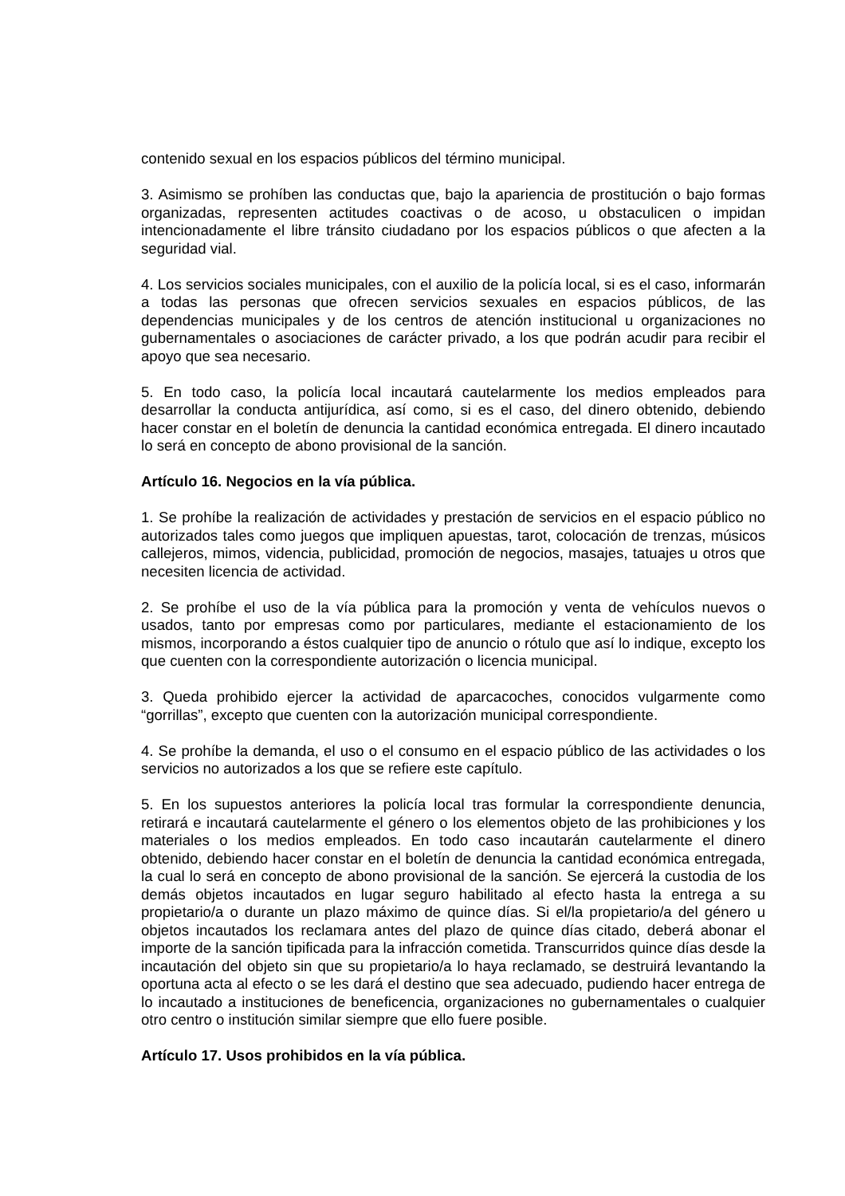contenido sexual en los espacios públicos del término municipal.
3. Asimismo se prohíben las conductas que, bajo la apariencia de prostitución o bajo formas organizadas, representen actitudes coactivas o de acoso, u obstaculicen o impidan intencionadamente el libre tránsito ciudadano por los espacios públicos o que afecten a la seguridad vial.
4. Los servicios sociales municipales, con el auxilio de la policía local, si es el caso, informarán a todas las personas que ofrecen servicios sexuales en espacios públicos, de las dependencias municipales y de los centros de atención institucional u organizaciones no gubernamentales o asociaciones de carácter privado, a los que podrán acudir para recibir el apoyo que sea necesario.
5. En todo caso, la policía local incautará cautelarmente los medios empleados para desarrollar la conducta antijurídica, así como, si es el caso, del dinero obtenido, debiendo hacer constar en el boletín de denuncia la cantidad económica entregada. El dinero incautado lo será en concepto de abono provisional de la sanción.
Artículo 16. Negocios en la vía pública.
1. Se prohíbe la realización de actividades y prestación de servicios en el espacio público no autorizados tales como juegos que impliquen apuestas, tarot, colocación de trenzas, músicos callejeros, mimos, videncia, publicidad, promoción de negocios, masajes, tatuajes u otros que necesiten licencia de actividad.
2. Se prohíbe el uso de la vía pública para la promoción y venta de vehículos nuevos o usados, tanto por empresas como por particulares, mediante el estacionamiento de los mismos, incorporando a éstos cualquier tipo de anuncio o rótulo que así lo indique, excepto los que cuenten con la correspondiente autorización o licencia municipal.
3. Queda prohibido ejercer la actividad de aparcacoches, conocidos vulgarmente como “gorrillas”, excepto que cuenten con la autorización municipal correspondiente.
4. Se prohíbe la demanda, el uso o el consumo en el espacio público de las actividades o los servicios no autorizados a los que se refiere este capítulo.
5. En los supuestos anteriores la policía local tras formular la correspondiente denuncia, retirará e incautará cautelarmente el género o los elementos objeto de las prohibiciones y los materiales o los medios empleados. En todo caso incautarán cautelarmente el dinero obtenido, debiendo hacer constar en el boletín de denuncia la cantidad económica entregada, la cual lo será en concepto de abono provisional de la sanción. Se ejercerá la custodia de los demás objetos incautados en lugar seguro habilitado al efecto hasta la entrega a su propietario/a o durante un plazo máximo de quince días. Si el/la propietario/a del género u objetos incautados los reclamara antes del plazo de quince días citado, deberá abonar el importe de la sanción tipificada para la infracción cometida. Transcurridos quince días desde la incautación del objeto sin que su propietario/a lo haya reclamado, se destruirá levantando la oportuna acta al efecto o se les dará el destino que sea adecuado, pudiendo hacer entrega de lo incautado a instituciones de beneficencia, organizaciones no gubernamentales o cualquier otro centro o institución similar siempre que ello fuere posible.
Artículo 17. Usos prohibidos en la vía pública.